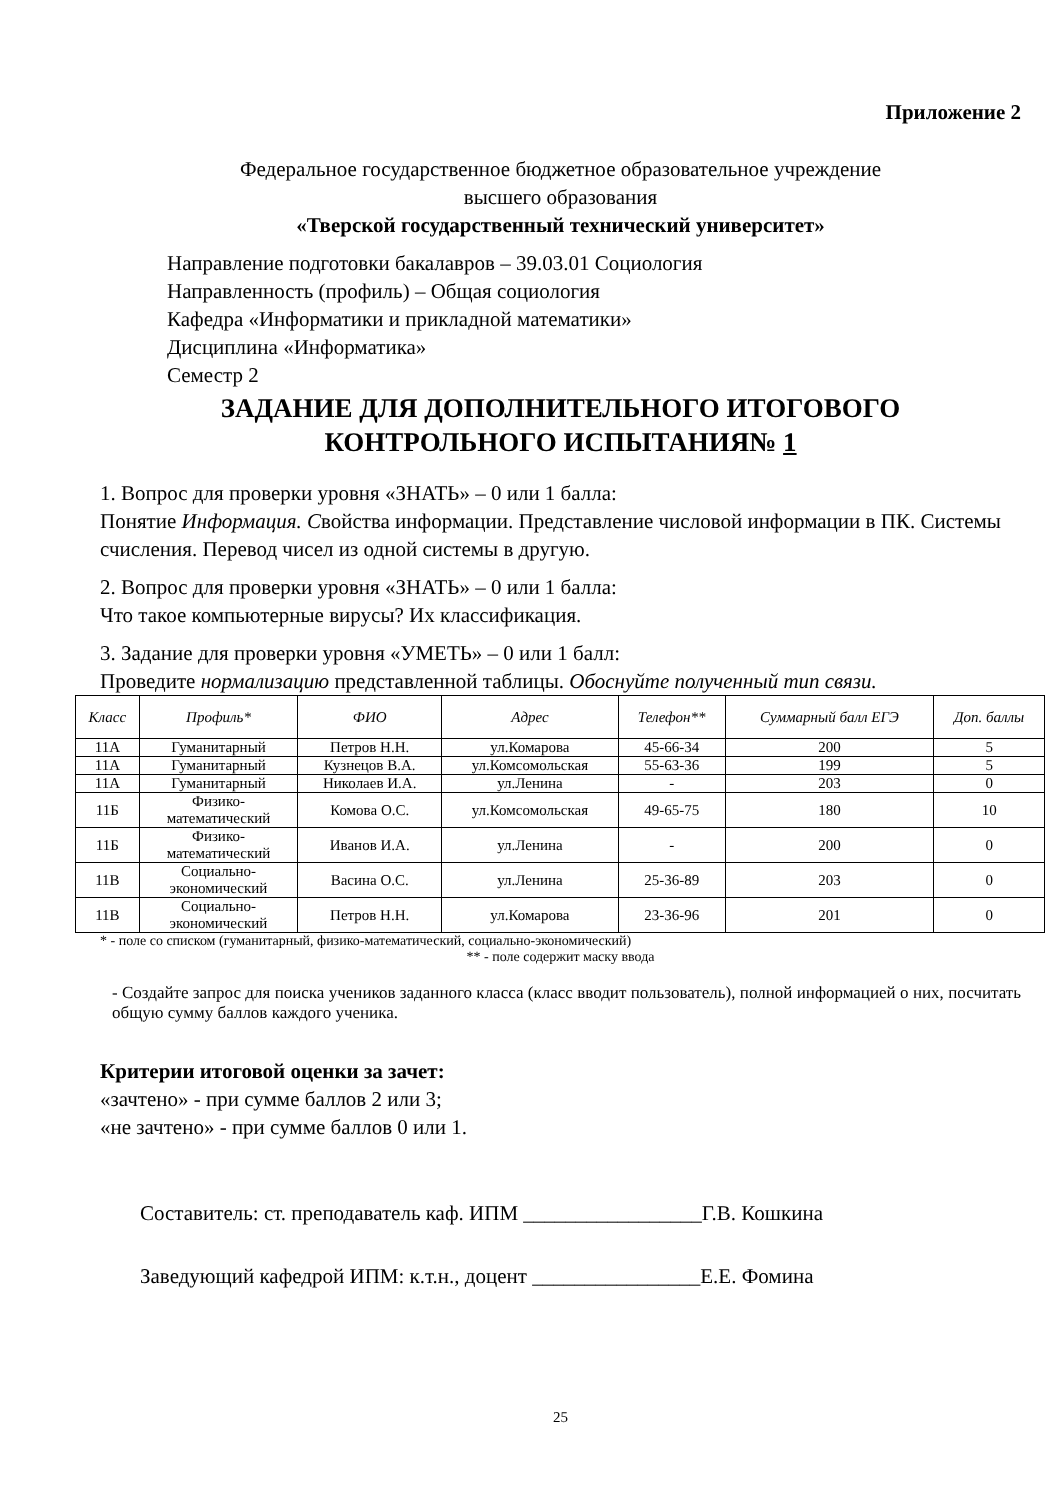Приложение 2
Федеральное государственное бюджетное образовательное учреждение
высшего образования
«Тверской государственный технический университет»
Направление подготовки бакалавров – 39.03.01 Социология
Направленность (профиль) – Общая социология
Кафедра «Информатики и прикладной математики»
Дисциплина «Информатика»
Семестр 2
ЗАДАНИЕ ДЛЯ ДОПОЛНИТЕЛЬНОГО ИТОГОВОГО
КОНТРОЛЬНОГО ИСПЫТАНИЯ№ 1
1. Вопрос для проверки уровня «ЗНАТЬ» – 0 или 1 балла:
Понятие Информация. Свойства информации. Представление числовой информации в ПК. Системы счисления. Перевод чисел из одной системы в другую.
2. Вопрос для проверки уровня «ЗНАТЬ» – 0 или 1 балла:
Что такое компьютерные вирусы? Их классификация.
3. Задание для проверки уровня «УМЕТЬ» – 0 или 1 балл:
Проведите нормализацию представленной таблицы. Обоснуйте полученный тип связи.
| Класс | Профиль* | ФИО | Адрес | Телефон** | Суммарный балл ЕГЭ | Доп. баллы |
| --- | --- | --- | --- | --- | --- | --- |
| 11А | Гуманитарный | Петров Н.Н. | ул.Комарова | 45-66-34 | 200 | 5 |
| 11А | Гуманитарный | Кузнецов В.А. | ул.Комсомольская | 55-63-36 | 199 | 5 |
| 11А | Гуманитарный | Николаев И.А. | ул.Ленина | - | 203 | 0 |
| 11Б | Физико- математический | Комова О.С. | ул.Комсомольская | 49-65-75 | 180 | 10 |
| 11Б | Физико- математический | Иванов И.А. | ул.Ленина | - | 200 | 0 |
| 11В | Социально- экономический | Васина О.С. | ул.Ленина | 25-36-89 | 203 | 0 |
| 11В | Социально- экономический | Петров Н.Н. | ул.Комарова | 23-36-96 | 201 | 0 |
* - поле со списком (гуманитарный, физико-математический, социально-экономический)
** - поле содержит маску ввода
- Создайте запрос для поиска учеников заданного класса (класс вводит пользователь), полной информацией о них, посчитать общую сумму баллов каждого ученика.
Критерии итоговой оценки за зачет:
«зачтено» - при сумме баллов 2 или 3;
«не зачтено» - при сумме баллов 0 или 1.
Составитель: ст. преподаватель каф. ИПМ _________________Г.В. Кошкина
Заведующий кафедрой ИПМ: к.т.н., доцент ________________Е.Е. Фомина
25